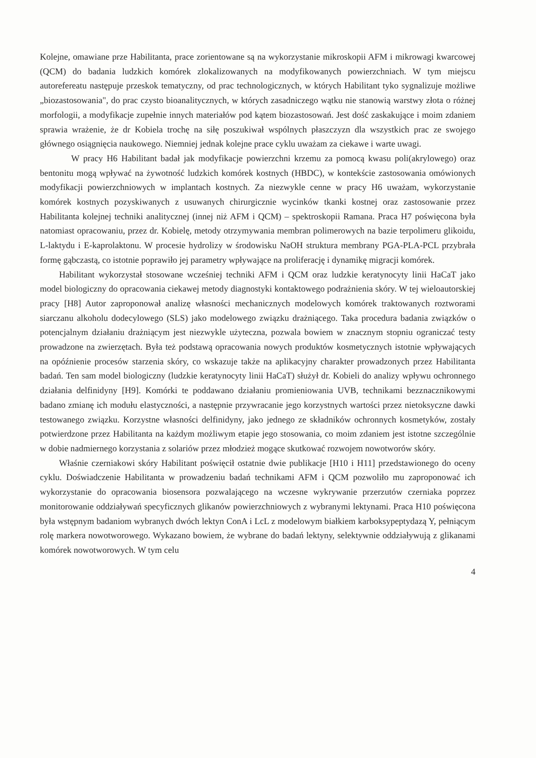Kolejne, omawiane prze Habilitanta, prace zorientowane są na wykorzystanie mikroskopii AFM i mikrowagi kwarcowej (QCM) do badania ludzkich komórek zlokalizowanych na modyfikowanych powierzchniach. W tym miejscu autorefereatu następuje przeskok tematyczny, od prac technologicznych, w których Habilitant tyko sygnalizuje możliwe „biozastosowania", do prac czysto bioanalitycznych, w których zasadniczego wątku nie stanowią warstwy złota o różnej morfologii, a modyfikacje zupełnie innych materiałów pod kątem biozastosowań. Jest dość zaskakujące i moim zdaniem sprawia wrażenie, że dr Kobiela trochę na siłę poszukiwał wspólnych płaszczyzn dla wszystkich prac ze swojego głównego osiągnięcia naukowego. Niemniej jednak kolejne prace cyklu uważam za ciekawe i warte uwagi.
W pracy H6 Habilitant badał jak modyfikacje powierzchni krzemu za pomocą kwasu poli(akrylowego) oraz bentonitu mogą wpływać na żywotność ludzkich komórek kostnych (HBDC), w kontekście zastosowania omówionych modyfikacji powierzchniowych w implantach kostnych. Za niezwykle cenne w pracy H6 uważam, wykorzystanie komórek kostnych pozyskiwanych z usuwanych chirurgicznie wycinków tkanki kostnej oraz zastosowanie przez Habilitanta kolejnej techniki analitycznej (innej niż AFM i QCM) – spektroskopii Ramana. Praca H7 poświęcona była natomiast opracowaniu, przez dr. Kobielę, metody otrzymywania membran polimerowych na bazie terpolimeru glikoidu, L-laktydu i E-kaprolaktonu. W procesie hydrolizy w środowisku NaOH struktura membrany PGA-PLA-PCL przybrała formę gąbczastą, co istotnie poprawiło jej parametry wpływające na proliferację i dynamikę migracji komórek.
Habilitant wykorzystał stosowane wcześniej techniki AFM i QCM oraz ludzkie keratynocyty linii HaCaT jako model biologiczny do opracowania ciekawej metody diagnostyki kontaktowego podrażnienia skóry. W tej wieloautorskiej pracy [H8] Autor zaproponował analizę własności mechanicznych modelowych komórek traktowanych roztworami siarczanu alkoholu dodecylowego (SLS) jako modelowego związku drażniącego. Taka procedura badania związków o potencjalnym działaniu drażniącym jest niezwykle użyteczna, pozwala bowiem w znacznym stopniu ograniczać testy prowadzone na zwierzętach. Była też podstawą opracowania nowych produktów kosmetycznych istotnie wpływających na opóźnienie procesów starzenia skóry, co wskazuje także na aplikacyjny charakter prowadzonych przez Habilitanta badań. Ten sam model biologiczny (ludzkie keratynocyty linii HaCaT) służył dr. Kobieli do analizy wpływu ochronnego działania delfinidyny [H9]. Komórki te poddawano działaniu promieniowania UVB, technikami bezznacznikowymi badano zmianę ich modułu elastyczności, a następnie przywracanie jego korzystnych wartości przez nietoksyczne dawki testowanego związku. Korzystne własności delfinidyny, jako jednego ze składników ochronnych kosmetyków, zostały potwierdzone przez Habilitanta na każdym możliwym etapie jego stosowania, co moim zdaniem jest istotne szczególnie w dobie nadmiernego korzystania z solariów przez młodzież mogące skutkować rozwojem nowotworów skóry.
Właśnie czerniakowi skóry Habilitant poświęcił ostatnie dwie publikacje [H10 i H11] przedstawionego do oceny cyklu. Doświadczenie Habilitanta w prowadzeniu badań technikami AFM i QCM pozwoliło mu zaproponować ich wykorzystanie do opracowania biosensora pozwalającego na wczesne wykrywanie przerzutów czerniaka poprzez monitorowanie oddziaływań specyficznych glikanów powierzchniowych z wybranymi lektynami. Praca H10 poświęcona była wstępnym badaniom wybranych dwóch lektyn ConA i LcL z modelowym białkiem karboksypeptydazą Y, pełniącym rolę markera nowotworowego. Wykazano bowiem, że wybrane do badań lektyny, selektywnie oddziaływują z glikanami komórek nowotworowych. W tym celu
4